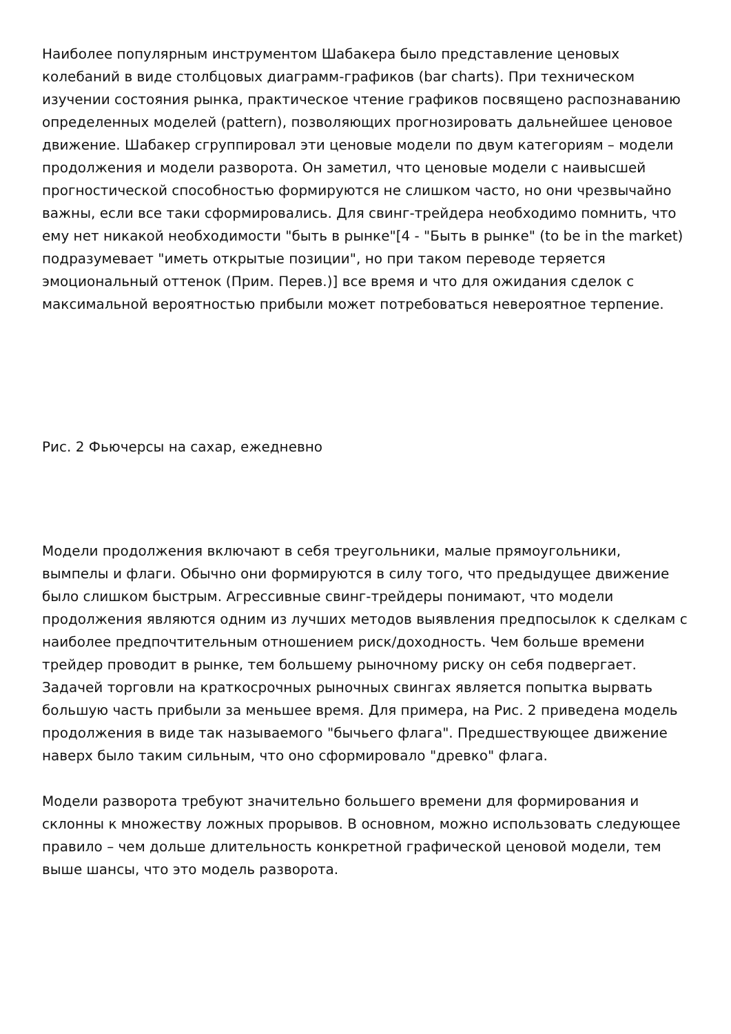Наиболее популярным инструментом Шабакера было представление ценовых колебаний в виде столбцовых диаграмм-графиков (bar charts). При техническом изучении состояния рынка, практическое чтение графиков посвящено распознаванию определенных моделей (pattern), позволяющих прогнозировать дальнейшее ценовое движение. Шабакер сгруппировал эти ценовые модели по двум категориям – модели продолжения и модели разворота. Он заметил, что ценовые модели с наивысшей прогностической способностью формируются не слишком часто, но они чрезвычайно важны, если все таки сформировались. Для свинг-трейдера необходимо помнить, что ему нет никакой необходимости "быть в рынке"[4 - "Быть в рынке" (to be in the market) подразумевает "иметь открытые позиции", но при таком переводе теряется эмоциональный оттенок (Прим. Перев.)] все время и что для ожидания сделок с максимальной вероятностью прибыли может потребоваться невероятное терпение.
Рис. 2 Фьючерсы на сахар, ежедневно
Модели продолжения включают в себя треугольники, малые прямоугольники, вымпелы и флаги. Обычно они формируются в силу того, что предыдущее движение было слишком быстрым. Агрессивные свинг-трейдеры понимают, что модели продолжения являются одним из лучших методов выявления предпосылок к сделкам с наиболее предпочтительным отношением риск/доходность. Чем больше времени трейдер проводит в рынке, тем большему рыночному риску он себя подвергает. Задачей торговли на краткосрочных рыночных свингах является попытка вырвать большую часть прибыли за меньшее время. Для примера, на Рис. 2 приведена модель продолжения в виде так называемого "бычьего флага". Предшествующее движение наверх было таким сильным, что оно сформировало "древко" флага.
Модели разворота требуют значительно большего времени для формирования и склонны к множеству ложных прорывов. В основном, можно использовать следующее правило – чем дольше длительность конкретной графической ценовой модели, тем выше шансы, что это модель разворота.